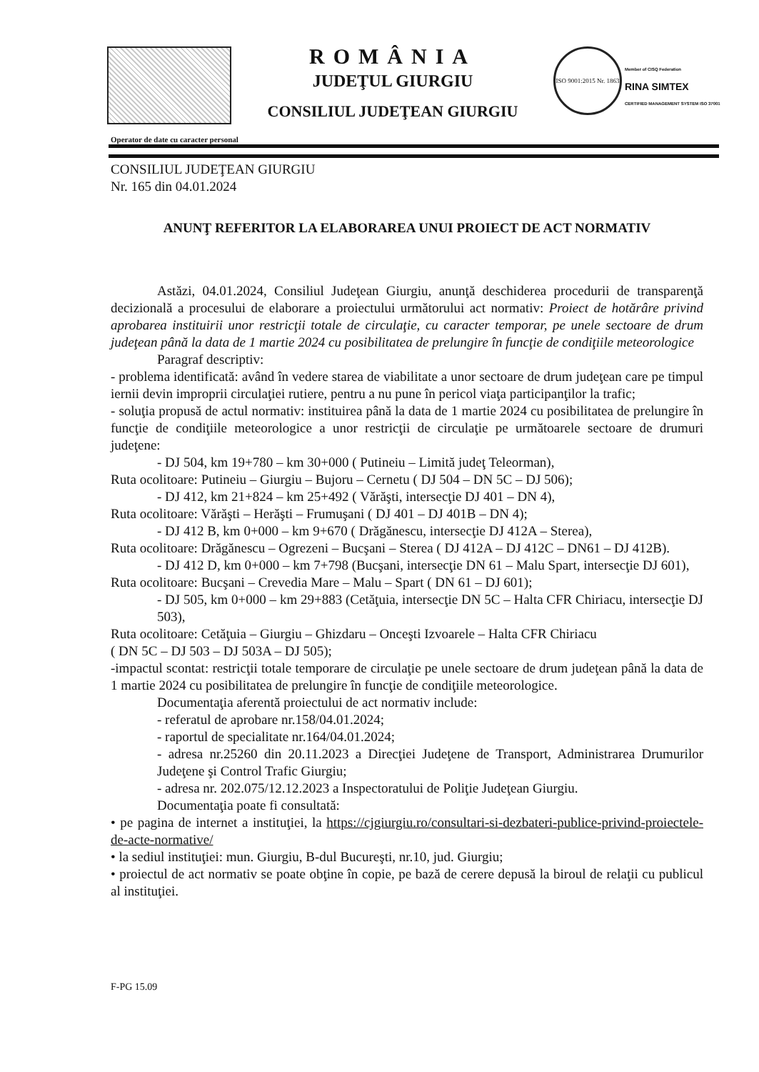ROMÂNIA
JUDEŢUL GIURGIU
CONSILIUL JUDEŢEAN GIURGIU
ISO 9001:2015 Nr. 1863
Member of CISQ Federation
RINA SIMTEX
CERTIFIED MANAGEMENT SYSTEM ISO 37001
Operator de date cu caracter personal
CONSILIUL JUDEŢEAN GIURGIU
Nr. 165 din 04.01.2024
ANUNŢ REFERITOR LA ELABORAREA UNUI PROIECT DE ACT NORMATIV
Astăzi, 04.01.2024, Consiliul Judeţean Giurgiu, anunţă deschiderea procedurii de transparenţă decizională a procesului de elaborare a proiectului următorului act normativ: Proiect de hotărâre privind aprobarea instituirii unor restricţii totale de circulaţie, cu caracter temporar, pe unele sectoare de drum judeţean până la data de 1 martie 2024 cu posibilitatea de prelungire în funcţie de condiţiile meteorologice
Paragraf descriptiv:
- problema identificată: având în vedere starea de viabilitate a unor sectoare de drum judeţean care pe timpul iernii devin improprii circulaţiei rutiere, pentru a nu pune în pericol viaţa participanţilor la trafic;
- soluţia propusă de actul normativ: instituirea până la data de 1 martie 2024 cu posibilitatea de prelungire în funcţie de condiţiile meteorologice a unor restricţii de circulaţie pe următoarele sectoare de drumuri judeţene:
- DJ 504, km 19+780 – km 30+000 ( Putineiu – Limită judeţ Teleorman),
Ruta ocolitoare: Putineiu – Giurgiu – Bujoru – Cernetu ( DJ 504 – DN 5C – DJ 506);
- DJ 412, km 21+824 – km 25+492 ( Vărăşti, intersecţie DJ 401 – DN 4),
Ruta ocolitoare: Vărăşti – Herăşti – Frumuşani ( DJ 401 – DJ 401B – DN 4);
- DJ 412 B, km 0+000 – km 9+670 ( Drăgănescu, intersecţie DJ 412A – Sterea),
Ruta ocolitoare: Drăgănescu – Ogrezeni – Bucşani – Sterea ( DJ 412A – DJ 412C – DN61 – DJ 412B).
- DJ 412 D, km 0+000 – km 7+798 (Bucşani, intersecţie DN 61 – Malu Spart, intersecţie DJ 601),
Ruta ocolitoare: Bucşani – Crevedia Mare – Malu – Spart ( DN 61 – DJ 601);
- DJ 505, km 0+000 – km 29+883 (Cetăţuia, intersecţie DN 5C – Halta CFR Chiriacu, intersecţie DJ 503),
Ruta ocolitoare: Cetăţuia – Giurgiu – Ghizdaru – Onceşti Izvoarele – Halta CFR Chiriacu
( DN 5C – DJ 503 – DJ 503A – DJ 505);
-impactul scontat: restricţii totale temporare de circulaţie pe unele sectoare de drum judeţean până la data de 1 martie 2024 cu posibilitatea de prelungire în funcţie de condiţiile meteorologice.
Documentaţia aferentă proiectului de act normativ include:
- referatul de aprobare nr.158/04.01.2024;
- raportul de specialitate nr.164/04.01.2024;
- adresa nr.25260 din 20.11.2023 a Direcţiei Judeţene de Transport, Administrarea Drumurilor Judeţene şi Control Trafic Giurgiu;
- adresa nr. 202.075/12.12.2023 a Inspectoratului de Poliţie Judeţean Giurgiu.
Documentaţia poate fi consultată:
• pe pagina de internet a instituţiei, la https://cjgiurgiu.ro/consultari-si-dezbateri-publice-privind-proiectele-de-acte-normative/
• la sediul instituţiei: mun. Giurgiu, B-dul Bucureşti, nr.10, jud. Giurgiu;
• proiectul de act normativ se poate obţine în copie, pe bază de cerere depusă la biroul de relaţii cu publicul al instituţiei.
F-PG 15.09